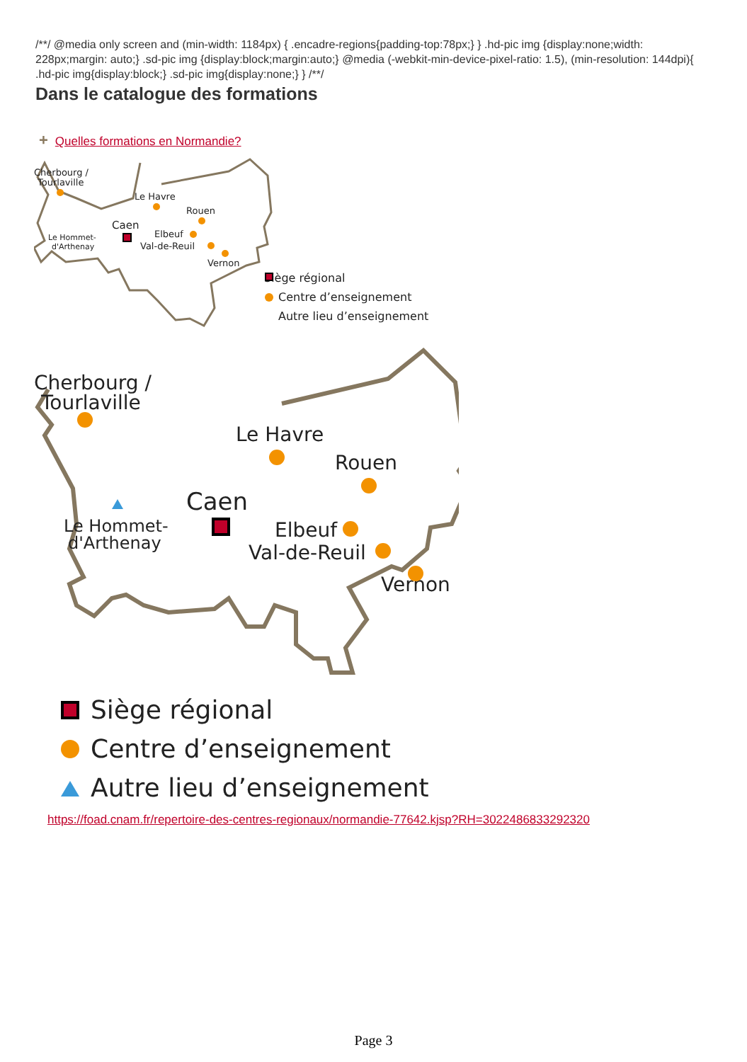/**/ @media only screen and (min-width: 1184px) { .encadre-regions{padding-top:78px;} } .hd-pic img {display:none;width: 228px;margin: auto;} .sd-pic img {display:block;margin:auto;} @media (-webkit-min-device-pixel-ratio: 1.5), (min-resolution: 144dpi){ .hd-pic img{display:block;} .sd-pic img{display:none;} } /**/
Dans le catalogue des formations
+ Quelles formations en Normandie?
Cherbourg /
Tourlaville
Le Havre
Rouen
Caen
Elbeuf
Val-de-Reuil
Vernon
Le Hommet-
d'Arthenay
Siège régional
Centre d’enseignement
Autre lieu d’enseignement
Cherbourg /
Tourlaville
Le Havre
Rouen
Caen
Elbeuf
Val-de-Reuil
Vernon
Le Hommet-
d'Arthenay
Siège régional
Centre d’enseignement
Autre lieu d’enseignement
https://foad.cnam.fr/repertoire-des-centres-regionaux/normandie-77642.kjsp?RH=3022486833292320
Page 3